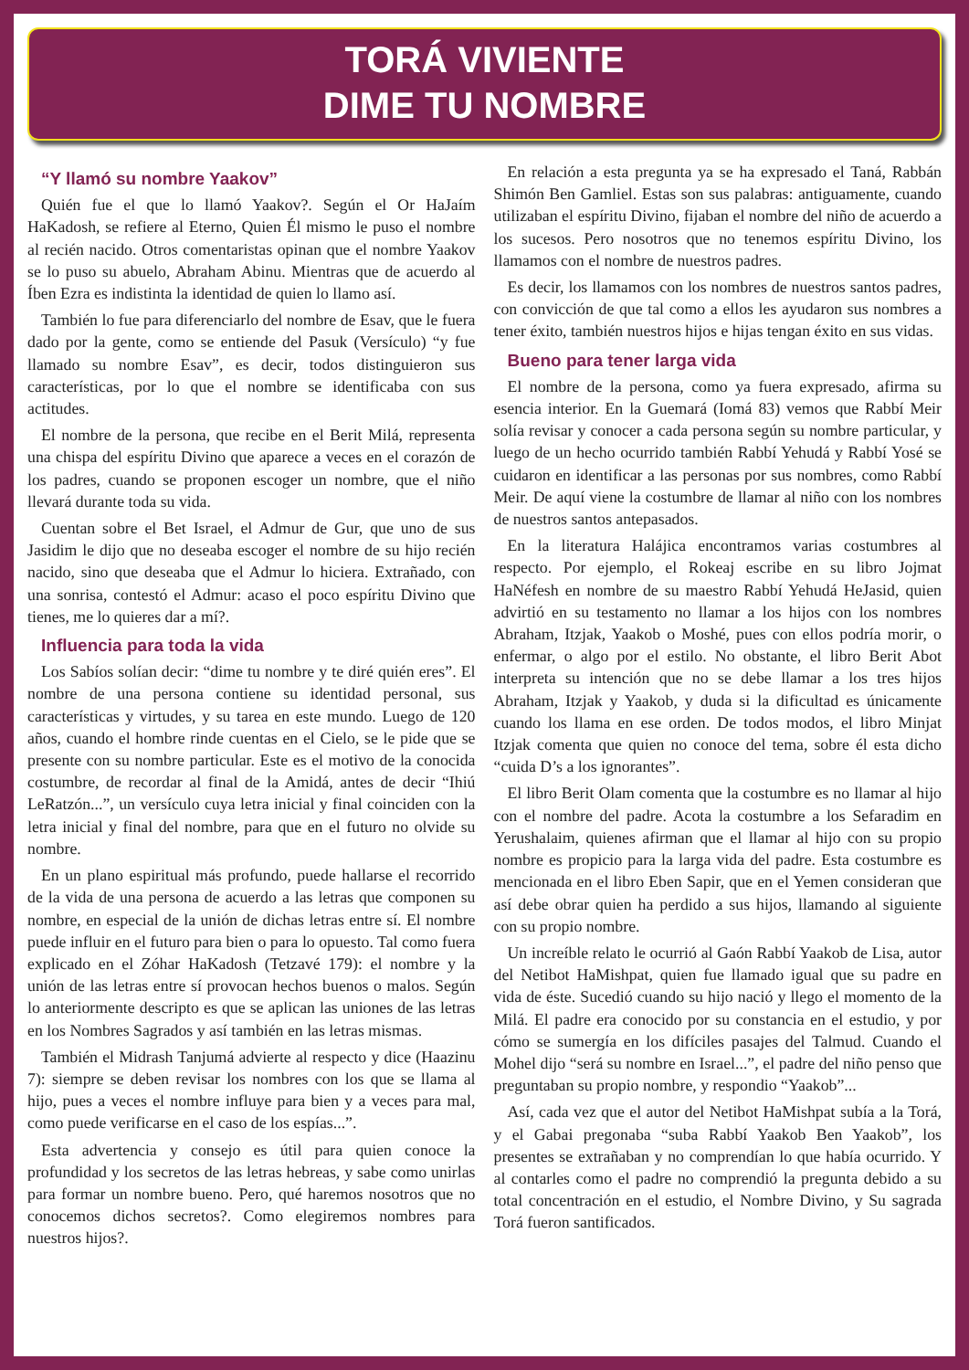TORÁ VIVIENTE
DIME TU NOMBRE
“Y llamó su nombre Yaakov”
Quién fue el que lo llamó Yaakov?. Según el Or HaJaím HaKadosh, se refiere al Eterno, Quien Él mismo le puso el nombre al recién nacido. Otros comentaristas opinan que el nombre Yaakov se lo puso su abuelo, Abraham Abinu. Mientras que de acuerdo al Íben Ezra es indistinta la identidad de quien lo llamo así.
También lo fue para diferenciarlo del nombre de Esav, que le fuera dado por la gente, como se entiende del Pasuk (Versículo) “y fue llamado su nombre Esav”, es decir, todos distinguieron sus características, por lo que el nombre se identificaba con sus actitudes.
El nombre de la persona, que recibe en el Berit Milá, representa una chispa del espíritu Divino que aparece a veces en el corazón de los padres, cuando se proponen escoger un nombre, que el niño llevará durante toda su vida.
Cuentan sobre el Bet Israel, el Admur de Gur, que uno de sus Jasidim le dijo que no deseaba escoger el nombre de su hijo recién nacido, sino que deseaba que el Admur lo hiciera. Extrañado, con una sonrisa, contestó el Admur: acaso el poco espíritu Divino que tienes, me lo quieres dar a mí?.
Influencia para toda la vida
Los Sabíos solían decir: “dime tu nombre y te diré quién eres”. El nombre de una persona contiene su identidad personal, sus características y virtudes, y su tarea en este mundo. Luego de 120 años, cuando el hombre rinde cuentas en el Cielo, se le pide que se presente con su nombre particular. Este es el motivo de la conocida costumbre, de recordar al final de la Amidá, antes de decir “Ihiú LeRatzón...”, un versículo cuya letra inicial y final coinciden con la letra inicial y final del nombre, para que en el futuro no olvide su nombre.
En un plano espiritual más profundo, puede hallarse el recorrido de la vida de una persona de acuerdo a las letras que componen su nombre, en especial de la unión de dichas letras entre sí. El nombre puede influir en el futuro para bien o para lo opuesto. Tal como fuera explicado en el Zóhar HaKadosh (Tetzavé 179): el nombre y la unión de las letras entre sí provocan hechos buenos o malos. Según lo anteriormente descripto es que se aplican las uniones de las letras en los Nombres Sagrados y así también en las letras mismas.
También el Midrash Tanjumá advierte al respecto y dice (Haazinu 7): siempre se deben revisar los nombres con los que se llama al hijo, pues a veces el nombre influye para bien y a veces para mal, como puede verificarse en el caso de los espías...”.
Esta advertencia y consejo es útil para quien conoce la profundidad y los secretos de las letras hebreas, y sabe como unirlas para formar un nombre bueno. Pero, qué haremos nosotros que no conocemos dichos secretos?. Como elegiremos nombres para nuestros hijos?.
En relación a esta pregunta ya se ha expresado el Taná, Rabbán Shimón Ben Gamliel. Estas son sus palabras: antiguamente, cuando utilizaban el espíritu Divino, fijaban el nombre del niño de acuerdo a los sucesos. Pero nosotros que no tenemos espíritu Divino, los llamamos con el nombre de nuestros padres.
Es decir, los llamamos con los nombres de nuestros santos padres, con convicción de que tal como a ellos les ayudaron sus nombres a tener éxito, también nuestros hijos e hijas tengan éxito en sus vidas.
Bueno para tener larga vida
El nombre de la persona, como ya fuera expresado, afirma su esencia interior. En la Guemará (Iomá 83) vemos que Rabbí Meir solía revisar y conocer a cada persona según su nombre particular, y luego de un hecho ocurrido también Rabbí Yehudá y Rabbí Yosé se cuidaron en identificar a las personas por sus nombres, como Rabbí Meir. De aquí viene la costumbre de llamar al niño con los nombres de nuestros santos antepasados.
En la literatura Halájica encontramos varias costumbres al respecto. Por ejemplo, el Rokeaj escribe en su libro Jojmat HaNéfesh en nombre de su maestro Rabbí Yehudá HeJasid, quien advirtió en su testamento no llamar a los hijos con los nombres Abraham, Itzjak, Yaakob o Moshé, pues con ellos podría morir, o enfermar, o algo por el estilo. No obstante, el libro Berit Abot interpreta su intención que no se debe llamar a los tres hijos Abraham, Itzjak y Yaakob, y duda si la dificultad es únicamente cuando los llama en ese orden. De todos modos, el libro Minjat Itzjak comenta que quien no conoce del tema, sobre él esta dicho “cuida D’s a los ignorantes”.
El libro Berit Olam comenta que la costumbre es no llamar al hijo con el nombre del padre. Acota la costumbre a los Sefaradim en Yerushalaim, quienes afirman que el llamar al hijo con su propio nombre es propicio para la larga vida del padre. Esta costumbre es mencionada en el libro Eben Sapir, que en el Yemen consideran que así debe obrar quien ha perdido a sus hijos, llamando al siguiente con su propio nombre.
Un increíble relato le ocurrió al Gaón Rabbí Yaakob de Lisa, autor del Netibot HaMishpat, quien fue llamado igual que su padre en vida de éste. Sucedió cuando su hijo nació y llego el momento de la Milá. El padre era conocido por su constancia en el estudio, y por cómo se sumergía en los difíciles pasajes del Talmud. Cuando el Mohel dijo “será su nombre en Israel...”, el padre del niño penso que preguntaban su propio nombre, y respondio “Yaakob”...
Así, cada vez que el autor del Netibot HaMishpat subía a la Torá, y el Gabai pregonaba “suba Rabbí Yaakob Ben Yaakob”, los presentes se extrañaban y no comprendían lo que había ocurrido. Y al contarles como el padre no comprendió la pregunta debido a su total concentración en el estudio, el Nombre Divino, y Su sagrada Torá fueron santificados.